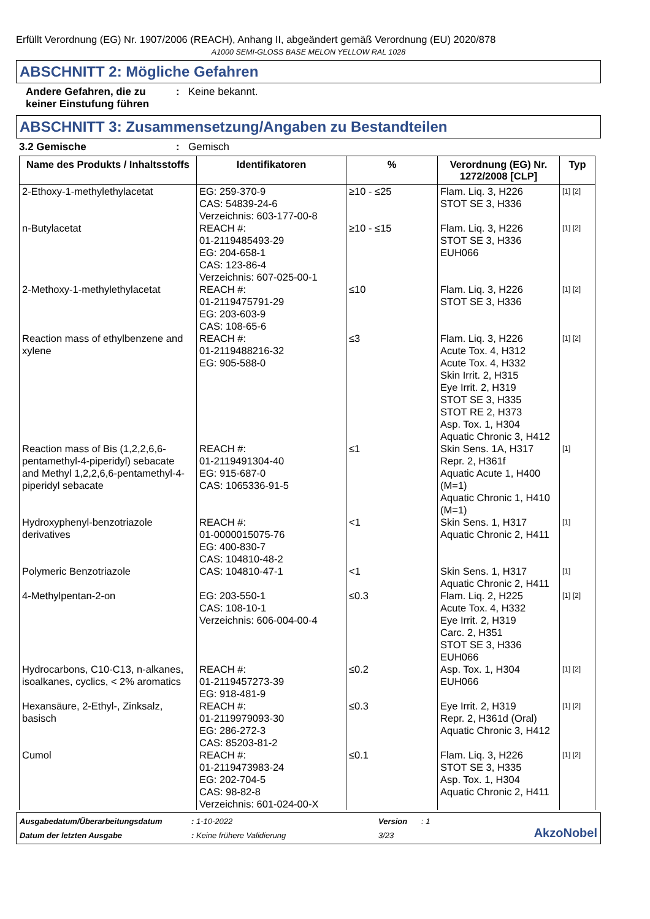Erfüllt Verordnung (EG) Nr. 1907/2006 (REACH), Anhang II, abgeändert gemäß Verordnung (EU) 2020/878
A1000 SEMI-GLOSS BASE MELON YELLOW RAL 1028
ABSCHNITT 2: Mögliche Gefahren
Andere Gefahren, die zu keiner Einstufung führen
: Keine bekannt.
ABSCHNITT 3: Zusammensetzung/Angaben zu Bestandteilen
3.2 Gemische : Gemisch
| Name des Produkts / Inhaltsstoffs | Identifikatoren | % | Verordnung (EG) Nr. 1272/2008 [CLP] | Typ |
| --- | --- | --- | --- | --- |
| 2-Ethoxy-1-methylethylacetat | EG: 259-370-9 CAS: 54839-24-6 Verzeichnis: 603-177-00-8 | ≥10 - ≤25 | Flam. Liq. 3, H226 STOT SE 3, H336 | [1] [2] |
| n-Butylacetat | REACH #: 01-2119485493-29 EG: 204-658-1 CAS: 123-86-4 Verzeichnis: 607-025-00-1 | ≥10 - ≤15 | Flam. Liq. 3, H226 STOT SE 3, H336 EUH066 | [1] [2] |
| 2-Methoxy-1-methylethylacetat | REACH #: 01-2119475791-29 EG: 203-603-9 CAS: 108-65-6 | ≤10 | Flam. Liq. 3, H226 STOT SE 3, H336 | [1] [2] |
| Reaction mass of ethylbenzene and xylene | REACH #: 01-2119488216-32 EG: 905-588-0 | ≤3 | Flam. Liq. 3, H226 Acute Tox. 4, H312 Acute Tox. 4, H332 Skin Irrit. 2, H315 Eye Irrit. 2, H319 STOT SE 3, H335 STOT RE 2, H373 Asp. Tox. 1, H304 Aquatic Chronic 3, H412 | [1] [2] |
| Reaction mass of Bis (1,2,2,6,6-pentamethyl-4-piperidyl) sebacate and Methyl 1,2,2,6,6-pentamethyl-4-piperidyl sebacate | REACH #: 01-2119491304-40 EG: 915-687-0 CAS: 1065336-91-5 | ≤1 | Skin Sens. 1A, H317 Repr. 2, H361f Aquatic Acute 1, H400 (M=1) Aquatic Chronic 1, H410 (M=1) | [1] |
| Hydroxyphenyl-benzotriazole derivatives | REACH #: 01-0000015075-76 EG: 400-830-7 CAS: 104810-48-2 | <1 | Skin Sens. 1, H317 Aquatic Chronic 2, H411 | [1] |
| Polymeric Benzotriazole | CAS: 104810-47-1 | <1 | Skin Sens. 1, H317 Aquatic Chronic 2, H411 | [1] |
| 4-Methylpentan-2-on | EG: 203-550-1 CAS: 108-10-1 Verzeichnis: 606-004-00-4 | ≤0.3 | Flam. Liq. 2, H225 Acute Tox. 4, H332 Eye Irrit. 2, H319 Carc. 2, H351 STOT SE 3, H336 EUH066 | [1] [2] |
| Hydrocarbons, C10-C13, n-alkanes, isoalkanes, cyclics, < 2% aromatics | REACH #: 01-2119457273-39 EG: 918-481-9 | ≤0.2 | Asp. Tox. 1, H304 EUH066 | [1] [2] |
| Hexansäure, 2-Ethyl-, Zinksalz, basisch | REACH #: 01-2119979093-30 EG: 286-272-3 CAS: 85203-81-2 | ≤0.3 | Eye Irrit. 2, H319 Repr. 2, H361d (Oral) Aquatic Chronic 3, H412 | [1] [2] |
| Cumol | REACH #: 01-2119473983-24 EG: 202-704-5 CAS: 98-82-8 Verzeichnis: 601-024-00-X | ≤0.1 | Flam. Liq. 3, H226 STOT SE 3, H335 Asp. Tox. 1, H304 Aquatic Chronic 2, H411 | [1] [2] |
Ausgabedatum/Überarbeitungsdatum
: 1-10-2022
Version
: 1
AkzoNobel
Datum der letzten Ausgabe
: Keine frühere Validierung
3/23